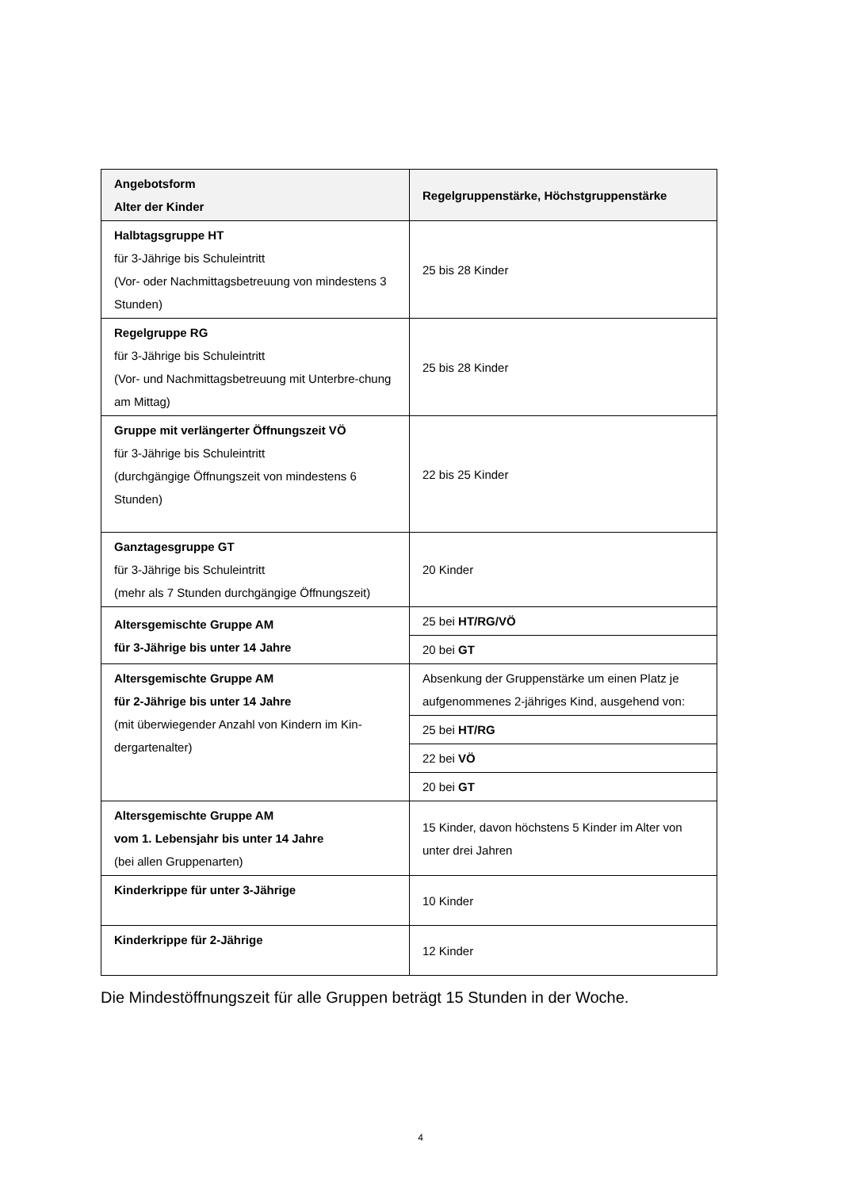| Angebotsform Alter der Kinder | Regelgruppenstärke, Höchstgruppenstärke |
| --- | --- |
| Halbtagsgruppe HT für 3-Jährige bis Schuleintritt (Vor- oder Nachmittagsbetreuung von mindestens 3 Stunden) | 25 bis 28 Kinder |
| Regelgruppe RG für 3-Jährige bis Schuleintritt (Vor- und Nachmittagsbetreuung mit Unterbre-chung am Mittag) | 25 bis 28 Kinder |
| Gruppe mit verlängerter Öffnungszeit VÖ für 3-Jährige bis Schuleintritt (durchgängige Öffnungszeit von mindestens 6 Stunden) | 22 bis 25 Kinder |
| Ganztagesgruppe GT für 3-Jährige bis Schuleintritt (mehr als 7 Stunden durchgängige Öffnungszeit) | 20 Kinder |
| Altersgemischte Gruppe AM für 3-Jährige bis unter 14 Jahre | 25 bei HT/RG/VÖ |
| | 20 bei GT |
| Altersgemischte Gruppe AM für 2-Jährige bis unter 14 Jahre (mit überwiegender Anzahl von Kindern im Kin-dergartenalter) | Absenkung der Gruppenstärke um einen Platz je aufgenommenes 2-jähriges Kind, ausgehend von: |
| | 25 bei HT/RG |
| | 22 bei VÖ |
| | 20 bei GT |
| Altersgemischte Gruppe AM vom 1. Lebensjahr bis unter 14 Jahre (bei allen Gruppenarten) | 15 Kinder, davon höchstens 5 Kinder im Alter von unter drei Jahren |
| Kinderkrippe für unter 3-Jährige | 10 Kinder |
| Kinderkrippe für 2-Jährige | 12 Kinder |
Die Mindestöffnungszeit für alle Gruppen beträgt 15 Stunden in der Woche.
4